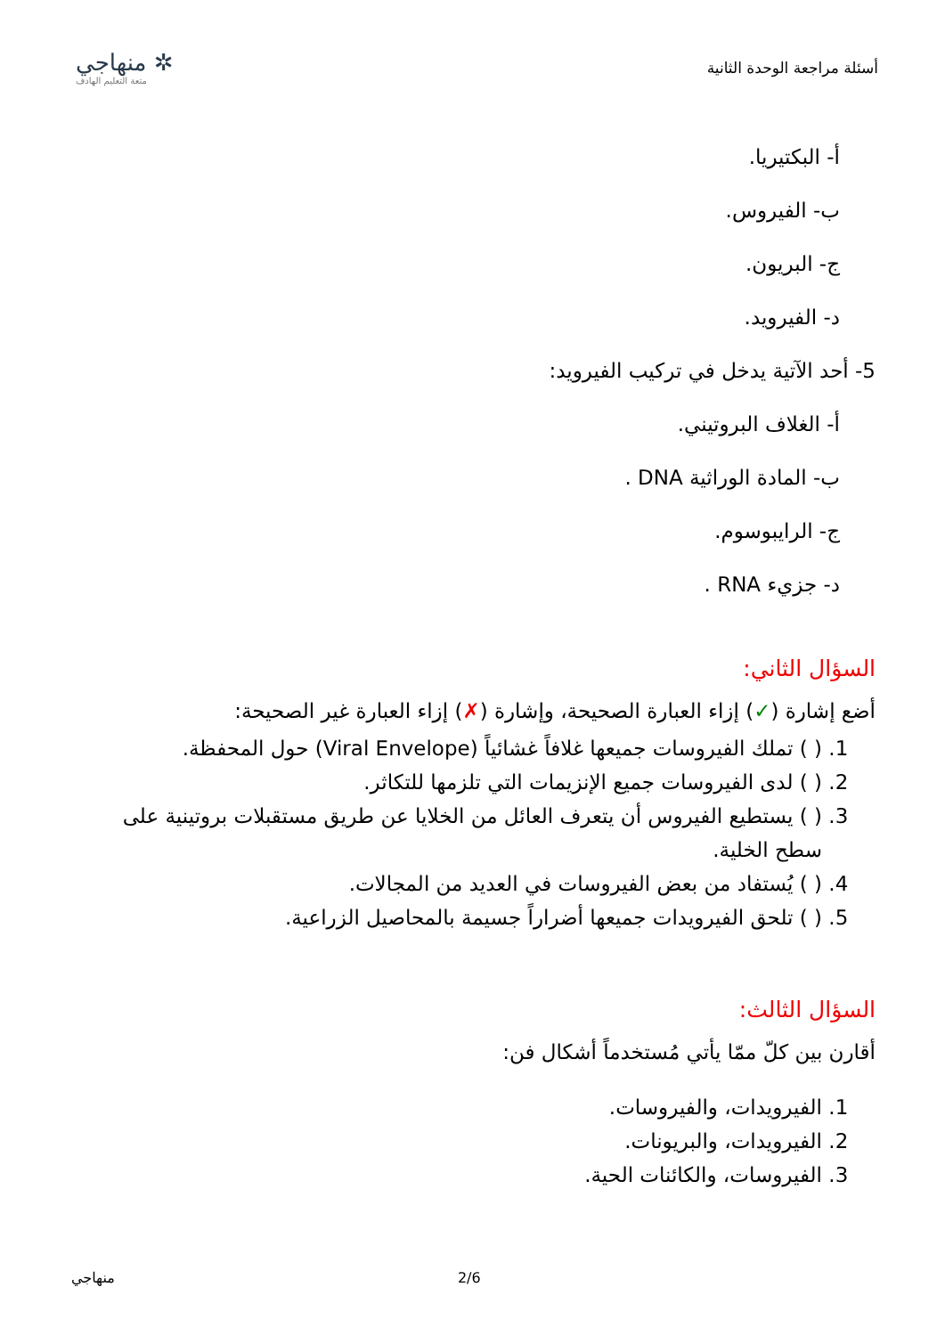أسئلة مراجعة الوحدة الثانية
✲ منهاجي
متعة التعليم الهادف
أ- البكتيريا.
ب- الفيروس.
ج- البريون.
د- الفيرويد.
5- أحد الآتية يدخل في تركيب الفيرويد:
أ- الغلاف البروتيني.
ب- المادة الوراثية DNA .
ج- الرايبوسوم.
د- جزيء RNA .
السؤال الثاني:
أضع إشارة (✓) إزاء العبارة الصحيحة، وإشارة (✗) إزاء العبارة غير الصحيحة:
1. ( ) تملك الفيروسات جميعها غلافاً غشائياً (Viral Envelope) حول المحفظة.
2. ( ) لدى الفيروسات جميع الإنزيمات التي تلزمها للتكاثر.
3. ( ) يستطيع الفيروس أن يتعرف العائل من الخلايا عن طريق مستقبلات بروتينية على سطح الخلية.
4. ( ) يُستفاد من بعض الفيروسات في العديد من المجالات.
5. ( ) تلحق الفيرويدات جميعها أضراراً جسيمة بالمحاصيل الزراعية.
السؤال الثالث:
أقارن بين كلّ ممّا يأتي مُستخدماً أشكال فن:
1. الفيرويدات، والفيروسات.
2. الفيرويدات، والبريونات.
3. الفيروسات، والكائنات الحية.
منهاجي 2/6